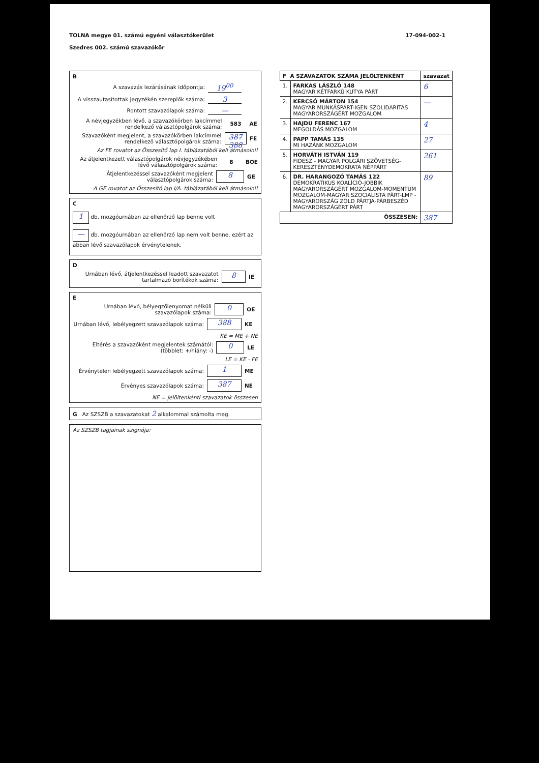TOLNA megye 01. számú egyéni választókerület
Szedres 002. számú szavazókör
17-094-002-1
B
A szavazás lezárásának időpontja: 19<sup>00</sup>
A visszautasítottak jegyzékén szereplők száma: 3
Rontott szavazólapok száma: —
A névjegyzékben lévő, a szavazókörben lakcímmel rendelkező választópolgárok száma: 583 AE
Szavazóként megjelent, a szavazókörben lakcímmel rendelkező választópolgárok száma: 387 388 FE
Az FE rovatot az Összesítő lap I. táblázatából kell átmásolni!
Az átjelentkezett választópolgárok névjegyzékében lévő választópolgárok száma: 8 BOE
Átjelentkezéssel szavazóként megjelent választópolgárok száma: 8 GE
A GE rovatot az Összesítő lap I/A. táblázatából kell átmásolni!
C
1 db. mozgóurnában az ellenőrző lap benne volt
— db. mozgóurnában az ellenőrző lap nem volt benne, ezért az abban lévő szavazólapok érvénytelenek.
D
Urnában lévő, átjelentkezéssel leadott szavazatot tartalmazó borítékok száma: 8 IE
E
Urnában lévő, bélyegzőlenyomat nélküli szavazólapok száma: 0 OE
Urnában lévő, lebélyegzett szavazólapok száma: 388 KE
KE = ME + NE
Eltérés a szavazóként megjelentek számától: (többlet: +/hiány: -) 0 LE
LE = KE - FE
Érvénytelen lebélyegzett szavazólapok száma: 1 ME
Érvényes szavazólapok száma: 387 NE
NE = jelöltenkénti szavazatok összesen
G Az SZSZB a szavazatokat 2 alkalommal számolta meg.
Az SZSZB tagjainak szignója:
| F A SZAVAZATOK SZÁMA JELÖLTENKÉNT | | szavazat |
| --- | --- | --- |
| 1. | FARKAS LÁSZLÓ 148 MAGYAR KÉTFARKÚ KUTYA PÁRT | 6 |
| 2. | KERCSÓ MÁRTON 154 MAGYAR MUNKÁSPÁRT-IGEN SZOLIDARITÁS MAGYARORSZÁGÉRT MOZGALOM | — |
| 3. | HAJDU FERENC 167 MEGOLDÁS MOZGALOM | 4 |
| 4. | PAPP TAMÁS 135 MI HAZÁNK MOZGALOM | 27 |
| 5. | HORVÁTH ISTVÁN 119 FIDESZ - MAGYAR POLGÁRI SZÖVETSÉG-KERESZTÉNYDEMOKRATA NÉPPÁRT | 261 |
| 6. | DR. HARANGOZÓ TAMÁS 122 DEMOKRATIKUS KOALÍCIÓ-JOBBIK MAGYARORSZÁGÉRT MOZGALOM-MOMENTUM MOZGALOM-MAGYAR SZOCIALISTA PÁRT-LMP - MAGYARORSZÁG ZÖLD PÁRTJA-PÁRBESZÉD MAGYARORSZÁGÉRT PÁRT | 89 |
| ÖSSZESEN: | | 387 |